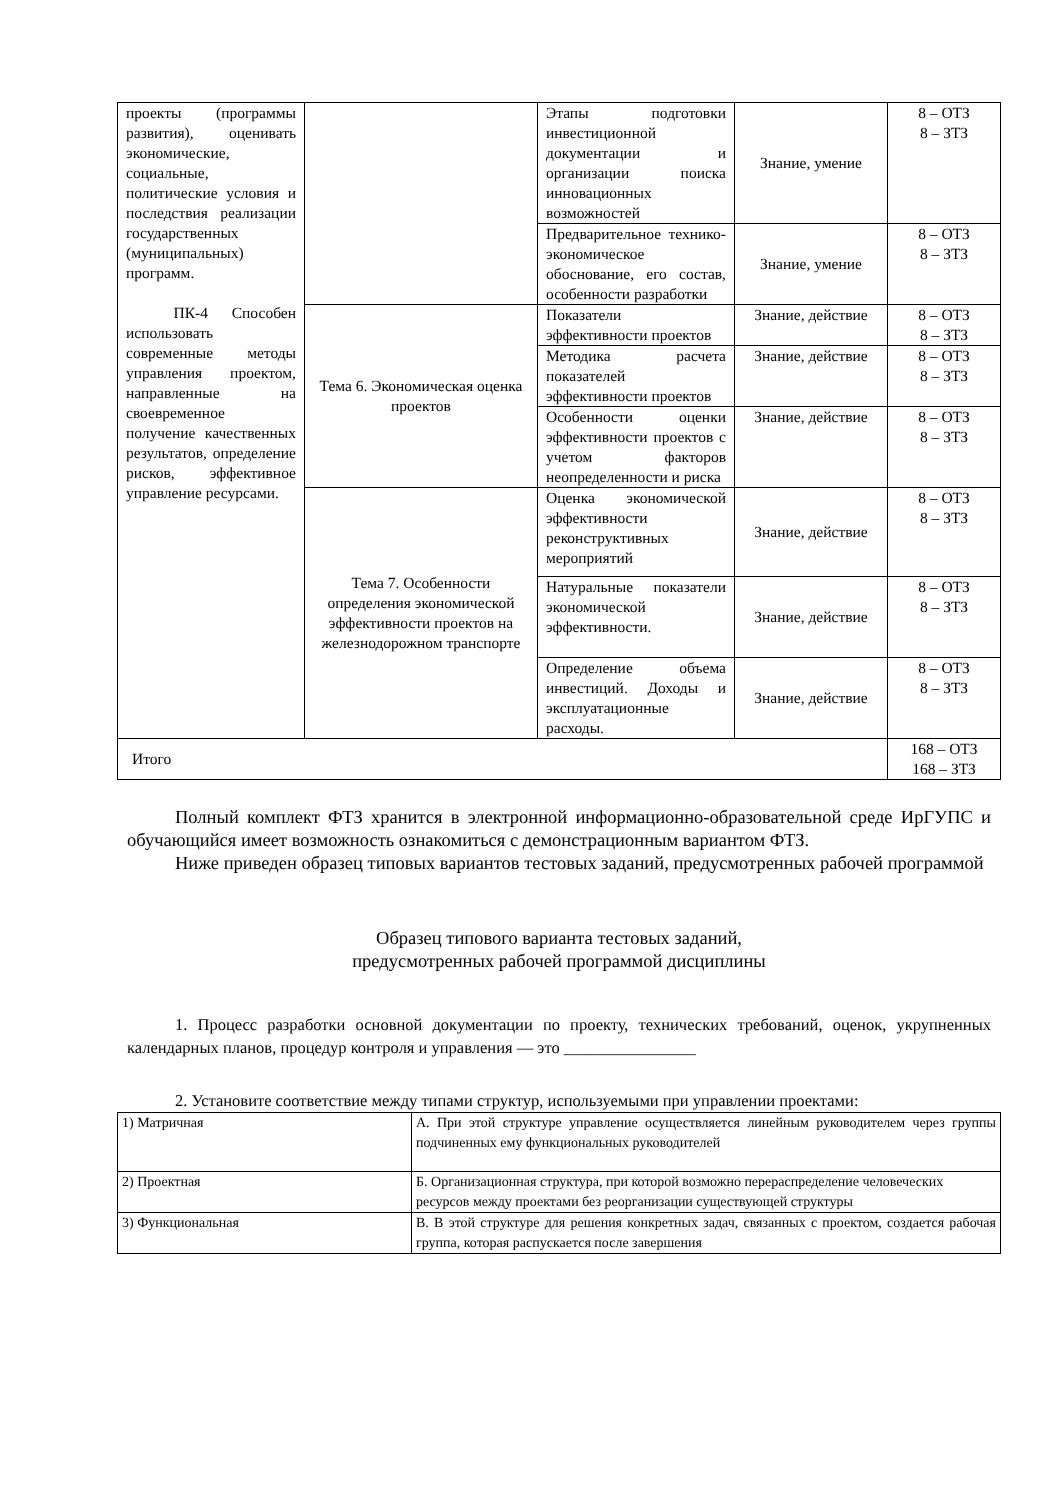| проекты (программы развития), оценивать экономические, социальные, политические условия и последствия реализации государственных (муниципальных) программ. ПК-4 Способен использовать современные методы управления проектом, направленные на своевременное получение качественных результатов, определение рисков, эффективное управление ресурсами. | | Этапы подготовки инвестиционной документации и организации поиска инновационных возможностей | Знание, умение | 8 – ОТЗ 8 – ЗТЗ |
| | | Предварительное технико-экономическое обоснование, его состав, особенности разработки | Знание, умение | 8 – ОТЗ 8 – ЗТЗ |
| | Тема 6. Экономическая оценка проектов | Показатели эффективности проектов | Знание, действие | 8 – ОТЗ 8 – ЗТЗ |
| | | Методика расчета показателей эффективности проектов | Знание, действие | 8 – ОТЗ 8 – ЗТЗ |
| | | Особенности оценки эффективности проектов с учетом факторов неопределенности и риска | Знание, действие | 8 – ОТЗ 8 – ЗТЗ |
| | Тема 7. Особенности определения экономической эффективности проектов на железнодорожном транспорте | Оценка экономической эффективности реконструктивных мероприятий | Знание, действие | 8 – ОТЗ 8 – ЗТЗ |
| | | Натуральные показатели экономической эффективности. | Знание, действие | 8 – ОТЗ 8 – ЗТЗ |
| | | Определение объема инвестиций. Доходы и эксплуатационные расходы. | Знание, действие | 8 – ОТЗ 8 – ЗТЗ |
| Итого | | | | 168 – ОТЗ 168 – ЗТЗ |
Полный комплект ФТЗ хранится в электронной информационно-образовательной среде ИрГУПС и обучающийся имеет возможность ознакомиться с демонстрационным вариантом ФТЗ.
Ниже приведен образец типовых вариантов тестовых заданий, предусмотренных рабочей программой
Образец типового варианта тестовых заданий,
предусмотренных рабочей программой дисциплины
1. Процесс разработки основной документации по проекту, технических требований, оценок, укрупненных календарных планов, процедур контроля и управления — это ________________
2. Установите соответствие между типами структур, используемыми при управлении проектами:
| 1) Матричная | А. При этой структуре управление осуществляется линейным руководителем через группы подчиненных ему функциональных руководителей |
| 2) Проектная | Б. Организационная структура, при которой возможно перераспределение человеческих ресурсов между проектами без реорганизации существующей структуры |
| 3) Функциональная | В. В этой структуре для решения конкретных задач, связанных с проектом, создается рабочая группа, которая распускается после завершения |